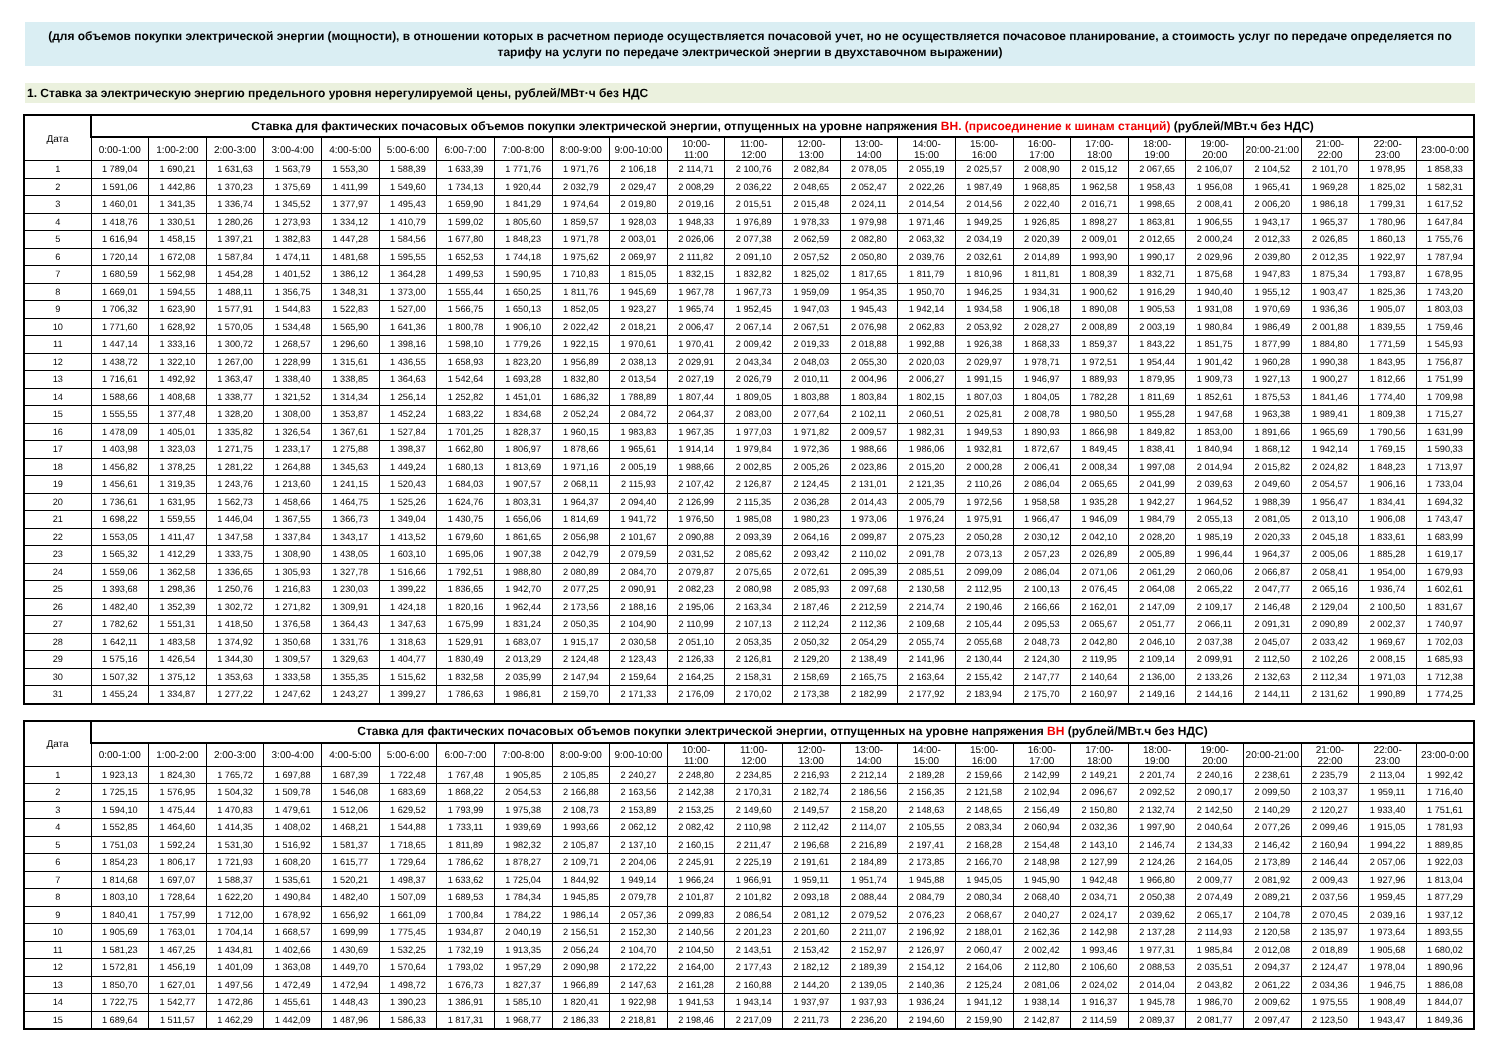(для объемов покупки электрической энергии (мощности), в отношении которых в расчетном периоде осуществляется почасовой учет, но не осуществляется почасовое планирование, а стоимость услуг по передаче определяется по тарифу на услуги по передаче электрической энергии в двухставочном выражении)
1. Ставка за электрическую энергию предельного уровня нерегулируемой цены, рублей/МВт·ч без НДС
| Дата | Ставка для фактических почасовых объемов покупки электрической энергии, отпущенных на уровне напряжения ВН. (присоединение к шинам станций) (рублей/МВт.ч без НДС) | | | | | | | | | | | | | | | | | | | | | | | |
| --- | --- | --- | --- | --- | --- | --- | --- | --- | --- | --- | --- | --- | --- | --- | --- | --- | --- | --- | --- | --- | --- | --- | --- | --- |
| | 0:00-1:00 | 1:00-2:00 | 2:00-3:00 | 3:00-4:00 | 4:00-5:00 | 5:00-6:00 | 6:00-7:00 | 7:00-8:00 | 8:00-9:00 | 9:00-10:00 | 10:00- 11:00 | 11:00- 12:00 | 12:00- 13:00 | 13:00- 14:00 | 14:00- 15:00 | 15:00- 16:00 | 16:00- 17:00 | 17:00- 18:00 | 18:00- 19:00 | 19:00- 20:00 | 20:00-21:00 | 21:00- 22:00 | 22:00- 23:00 | 23:00-0:00 |
| 1 | 1 789,04 | 1 690,21 | 1 631,63 | 1 563,79 | 1 553,30 | 1 588,39 | 1 633,39 | 1 771,76 | 1 971,76 | 2 106,18 | 2 114,71 | 2 100,76 | 2 082,84 | 2 078,05 | 2 055,19 | 2 025,57 | 2 008,90 | 2 015,12 | 2 067,65 | 2 106,07 | 2 104,52 | 2 101,70 | 1 978,95 | 1 858,33 |
| 2 | 1 591,06 | 1 442,86 | 1 370,23 | 1 375,69 | 1 411,99 | 1 549,60 | 1 734,13 | 1 920,44 | 2 032,79 | 2 029,47 | 2 008,29 | 2 036,22 | 2 048,65 | 2 052,47 | 2 022,26 | 1 987,49 | 1 968,85 | 1 962,58 | 1 958,43 | 1 956,08 | 1 965,41 | 1 969,28 | 1 825,02 | 1 582,31 |
| 3 | 1 460,01 | 1 341,35 | 1 336,74 | 1 345,52 | 1 377,97 | 1 495,43 | 1 659,90 | 1 841,29 | 1 974,64 | 2 019,80 | 2 019,16 | 2 015,51 | 2 015,48 | 2 024,11 | 2 014,54 | 2 014,56 | 2 022,40 | 2 016,71 | 1 998,65 | 2 008,41 | 2 006,20 | 1 986,18 | 1 799,31 | 1 617,52 |
| 4 | 1 418,76 | 1 330,51 | 1 280,26 | 1 273,93 | 1 334,12 | 1 410,79 | 1 599,02 | 1 805,60 | 1 859,57 | 1 928,03 | 1 948,33 | 1 976,89 | 1 978,33 | 1 979,98 | 1 971,46 | 1 949,25 | 1 926,85 | 1 898,27 | 1 863,81 | 1 906,55 | 1 943,17 | 1 965,37 | 1 780,96 | 1 647,84 |
| 5 | 1 616,94 | 1 458,15 | 1 397,21 | 1 382,83 | 1 447,28 | 1 584,56 | 1 677,80 | 1 848,23 | 1 971,78 | 2 003,01 | 2 026,06 | 2 077,38 | 2 062,59 | 2 082,80 | 2 063,32 | 2 034,19 | 2 020,39 | 2 009,01 | 2 012,65 | 2 000,24 | 2 012,33 | 2 026,85 | 1 860,13 | 1 755,76 |
| 6 | 1 720,14 | 1 672,08 | 1 587,84 | 1 474,11 | 1 481,68 | 1 595,55 | 1 652,53 | 1 744,18 | 1 975,62 | 2 069,97 | 2 111,82 | 2 091,10 | 2 057,52 | 2 050,80 | 2 039,76 | 2 032,61 | 2 014,89 | 1 993,90 | 1 990,17 | 2 029,96 | 2 039,80 | 2 012,35 | 1 922,97 | 1 787,94 |
| 7 | 1 680,59 | 1 562,98 | 1 454,28 | 1 401,52 | 1 386,12 | 1 364,28 | 1 499,53 | 1 590,95 | 1 710,83 | 1 815,05 | 1 832,15 | 1 832,82 | 1 825,02 | 1 817,65 | 1 811,79 | 1 810,96 | 1 811,81 | 1 808,39 | 1 832,71 | 1 875,68 | 1 947,83 | 1 875,34 | 1 793,87 | 1 678,95 |
| 8 | 1 669,01 | 1 594,55 | 1 488,11 | 1 356,75 | 1 348,31 | 1 373,00 | 1 555,44 | 1 650,25 | 1 811,76 | 1 945,69 | 1 967,78 | 1 967,73 | 1 959,09 | 1 954,35 | 1 950,70 | 1 946,25 | 1 934,31 | 1 900,62 | 1 916,29 | 1 940,40 | 1 955,12 | 1 903,47 | 1 825,36 | 1 743,20 |
| 9 | 1 706,32 | 1 623,90 | 1 577,91 | 1 544,83 | 1 522,83 | 1 527,00 | 1 566,75 | 1 650,13 | 1 852,05 | 1 923,27 | 1 965,74 | 1 952,45 | 1 947,03 | 1 945,43 | 1 942,14 | 1 934,58 | 1 906,18 | 1 890,08 | 1 905,53 | 1 931,08 | 1 970,69 | 1 936,36 | 1 905,07 | 1 803,03 |
| 10 | 1 771,60 | 1 628,92 | 1 570,05 | 1 534,48 | 1 565,90 | 1 641,36 | 1 800,78 | 1 906,10 | 2 022,42 | 2 018,21 | 2 006,47 | 2 067,14 | 2 067,51 | 2 076,98 | 2 062,83 | 2 053,92 | 2 028,27 | 2 008,89 | 2 003,19 | 1 980,84 | 1 986,49 | 2 001,88 | 1 839,55 | 1 759,46 |
| 11 | 1 447,14 | 1 333,16 | 1 300,72 | 1 268,57 | 1 296,60 | 1 398,16 | 1 598,10 | 1 779,26 | 1 922,15 | 1 970,61 | 1 970,41 | 2 009,42 | 2 019,33 | 2 018,88 | 1 992,88 | 1 926,38 | 1 868,33 | 1 859,37 | 1 843,22 | 1 851,75 | 1 877,99 | 1 884,80 | 1 771,59 | 1 545,93 |
| 12 | 1 438,72 | 1 322,10 | 1 267,00 | 1 228,99 | 1 315,61 | 1 436,55 | 1 658,93 | 1 823,20 | 1 956,89 | 2 038,13 | 2 029,91 | 2 043,34 | 2 048,03 | 2 055,30 | 2 020,03 | 2 029,97 | 1 978,71 | 1 972,51 | 1 954,44 | 1 901,42 | 1 960,28 | 1 990,38 | 1 843,95 | 1 756,87 |
| 13 | 1 716,61 | 1 492,92 | 1 363,47 | 1 338,40 | 1 338,85 | 1 364,63 | 1 542,64 | 1 693,28 | 1 832,80 | 2 013,54 | 2 027,19 | 2 026,79 | 2 010,11 | 2 004,96 | 2 006,27 | 1 991,15 | 1 946,97 | 1 889,93 | 1 879,95 | 1 909,73 | 1 927,13 | 1 900,27 | 1 812,66 | 1 751,99 |
| 14 | 1 588,66 | 1 408,68 | 1 338,77 | 1 321,52 | 1 314,34 | 1 256,14 | 1 252,82 | 1 451,01 | 1 686,32 | 1 788,89 | 1 807,44 | 1 809,05 | 1 803,88 | 1 803,84 | 1 802,15 | 1 807,03 | 1 804,05 | 1 782,28 | 1 811,69 | 1 852,61 | 1 875,53 | 1 841,46 | 1 774,40 | 1 709,98 |
| 15 | 1 555,55 | 1 377,48 | 1 328,20 | 1 308,00 | 1 353,87 | 1 452,24 | 1 683,22 | 1 834,68 | 2 052,24 | 2 084,72 | 2 064,37 | 2 083,00 | 2 077,64 | 2 102,11 | 2 060,51 | 2 025,81 | 2 008,78 | 1 980,50 | 1 955,28 | 1 947,68 | 1 963,38 | 1 989,41 | 1 809,38 | 1 715,27 |
| 16 | 1 478,09 | 1 405,01 | 1 335,82 | 1 326,54 | 1 367,61 | 1 527,84 | 1 701,25 | 1 828,37 | 1 960,15 | 1 983,83 | 1 967,35 | 1 977,03 | 1 971,82 | 2 009,57 | 1 982,31 | 1 949,53 | 1 890,93 | 1 866,98 | 1 849,82 | 1 853,00 | 1 891,66 | 1 965,69 | 1 790,56 | 1 631,99 |
| 17 | 1 403,98 | 1 323,03 | 1 271,75 | 1 233,17 | 1 275,88 | 1 398,37 | 1 662,80 | 1 806,97 | 1 878,66 | 1 965,61 | 1 914,14 | 1 979,84 | 1 972,36 | 1 988,66 | 1 986,06 | 1 932,81 | 1 872,67 | 1 849,45 | 1 838,41 | 1 840,94 | 1 868,12 | 1 942,14 | 1 769,15 | 1 590,33 |
| 18 | 1 456,82 | 1 378,25 | 1 281,22 | 1 264,88 | 1 345,63 | 1 449,24 | 1 680,13 | 1 813,69 | 1 971,16 | 2 005,19 | 1 988,66 | 2 002,85 | 2 005,26 | 2 023,86 | 2 015,20 | 2 000,28 | 2 006,41 | 2 008,34 | 1 997,08 | 2 014,94 | 2 015,82 | 2 024,82 | 1 848,23 | 1 713,97 |
| 19 | 1 456,61 | 1 319,35 | 1 243,76 | 1 213,60 | 1 241,15 | 1 520,43 | 1 684,03 | 1 907,57 | 2 068,11 | 2 115,93 | 2 107,42 | 2 126,87 | 2 124,45 | 2 131,01 | 2 121,35 | 2 110,26 | 2 086,04 | 2 065,65 | 2 041,99 | 2 039,63 | 2 049,60 | 2 054,57 | 1 906,16 | 1 733,04 |
| 20 | 1 736,61 | 1 631,95 | 1 562,73 | 1 458,66 | 1 464,75 | 1 525,26 | 1 624,76 | 1 803,31 | 1 964,37 | 2 094,40 | 2 126,99 | 2 115,35 | 2 036,28 | 2 014,43 | 2 005,79 | 1 972,56 | 1 958,58 | 1 935,28 | 1 942,27 | 1 964,52 | 1 988,39 | 1 956,47 | 1 834,41 | 1 694,32 |
| 21 | 1 698,22 | 1 559,55 | 1 446,04 | 1 367,55 | 1 366,73 | 1 349,04 | 1 430,75 | 1 656,06 | 1 814,69 | 1 941,72 | 1 976,50 | 1 985,08 | 1 980,23 | 1 973,06 | 1 976,24 | 1 975,91 | 1 966,47 | 1 946,09 | 1 984,79 | 2 055,13 | 2 081,05 | 2 013,10 | 1 906,08 | 1 743,47 |
| 22 | 1 553,05 | 1 411,47 | 1 347,58 | 1 337,84 | 1 343,17 | 1 413,52 | 1 679,60 | 1 861,65 | 2 056,98 | 2 101,67 | 2 090,88 | 2 093,39 | 2 064,16 | 2 099,87 | 2 075,23 | 2 050,28 | 2 030,12 | 2 042,10 | 2 028,20 | 1 985,19 | 2 020,33 | 2 045,18 | 1 833,61 | 1 683,99 |
| 23 | 1 565,32 | 1 412,29 | 1 333,75 | 1 308,90 | 1 438,05 | 1 603,10 | 1 695,06 | 1 907,38 | 2 042,79 | 2 079,59 | 2 031,52 | 2 085,62 | 2 093,42 | 2 110,02 | 2 091,78 | 2 073,13 | 2 057,23 | 2 026,89 | 2 005,89 | 1 996,44 | 1 964,37 | 2 005,06 | 1 885,28 | 1 619,17 |
| 24 | 1 559,06 | 1 362,58 | 1 336,65 | 1 305,93 | 1 327,78 | 1 516,66 | 1 792,51 | 1 988,80 | 2 080,89 | 2 084,70 | 2 079,87 | 2 075,65 | 2 072,61 | 2 095,39 | 2 085,51 | 2 099,09 | 2 086,04 | 2 071,06 | 2 061,29 | 2 060,06 | 2 066,87 | 2 058,41 | 1 954,00 | 1 679,93 |
| 25 | 1 393,68 | 1 298,36 | 1 250,76 | 1 216,83 | 1 230,03 | 1 399,22 | 1 836,65 | 1 942,70 | 2 077,25 | 2 090,91 | 2 082,23 | 2 080,98 | 2 085,93 | 2 097,68 | 2 130,58 | 2 112,95 | 2 100,13 | 2 076,45 | 2 064,08 | 2 065,22 | 2 047,77 | 2 065,16 | 1 936,74 | 1 602,61 |
| 26 | 1 482,40 | 1 352,39 | 1 302,72 | 1 271,82 | 1 309,91 | 1 424,18 | 1 820,16 | 1 962,44 | 2 173,56 | 2 188,16 | 2 195,06 | 2 163,34 | 2 187,46 | 2 212,59 | 2 214,74 | 2 190,46 | 2 166,66 | 2 162,01 | 2 147,09 | 2 109,17 | 2 146,48 | 2 129,04 | 2 100,50 | 1 831,67 |
| 27 | 1 782,62 | 1 551,31 | 1 418,50 | 1 376,58 | 1 364,43 | 1 347,63 | 1 675,99 | 1 831,24 | 2 050,35 | 2 104,90 | 2 110,99 | 2 107,13 | 2 112,24 | 2 112,36 | 2 109,68 | 2 105,44 | 2 095,53 | 2 065,67 | 2 051,77 | 2 066,11 | 2 091,31 | 2 090,89 | 2 002,37 | 1 740,97 |
| 28 | 1 642,11 | 1 483,58 | 1 374,92 | 1 350,68 | 1 331,76 | 1 318,63 | 1 529,91 | 1 683,07 | 1 915,17 | 2 030,58 | 2 051,10 | 2 053,35 | 2 050,32 | 2 054,29 | 2 055,74 | 2 055,68 | 2 048,73 | 2 042,80 | 2 046,10 | 2 037,38 | 2 045,07 | 2 033,42 | 1 969,67 | 1 702,03 |
| 29 | 1 575,16 | 1 426,54 | 1 344,30 | 1 309,57 | 1 329,63 | 1 404,77 | 1 830,49 | 2 013,29 | 2 124,48 | 2 123,43 | 2 126,33 | 2 126,81 | 2 129,20 | 2 138,49 | 2 141,96 | 2 130,44 | 2 124,30 | 2 119,95 | 2 109,14 | 2 099,91 | 2 112,50 | 2 102,26 | 2 008,15 | 1 685,93 |
| 30 | 1 507,32 | 1 375,12 | 1 353,63 | 1 333,58 | 1 355,35 | 1 515,62 | 1 832,58 | 2 035,99 | 2 147,94 | 2 159,64 | 2 164,25 | 2 158,31 | 2 158,69 | 2 165,75 | 2 163,64 | 2 155,42 | 2 147,77 | 2 140,64 | 2 136,00 | 2 133,26 | 2 132,63 | 2 112,34 | 1 971,03 | 1 712,38 |
| 31 | 1 455,24 | 1 334,87 | 1 277,22 | 1 247,62 | 1 243,27 | 1 399,27 | 1 786,63 | 1 986,81 | 2 159,70 | 2 171,33 | 2 176,09 | 2 170,02 | 2 173,38 | 2 182,99 | 2 177,92 | 2 183,94 | 2 175,70 | 2 160,97 | 2 149,16 | 2 144,16 | 2 144,11 | 2 131,62 | 1 990,89 | 1 774,25 |
| Дата | Ставка для фактических почасовых объемов покупки электрической энергии, отпущенных на уровне напряжения ВН (рублей/МВт.ч без НДС) | | | | | | | | | | | | | | | | | | | | | | | |
| --- | --- | --- | --- | --- | --- | --- | --- | --- | --- | --- | --- | --- | --- | --- | --- | --- | --- | --- | --- | --- | --- | --- | --- | --- |
| | 0:00-1:00 | 1:00-2:00 | 2:00-3:00 | 3:00-4:00 | 4:00-5:00 | 5:00-6:00 | 6:00-7:00 | 7:00-8:00 | 8:00-9:00 | 9:00-10:00 | 10:00- 11:00 | 11:00- 12:00 | 12:00- 13:00 | 13:00- 14:00 | 14:00- 15:00 | 15:00- 16:00 | 16:00- 17:00 | 17:00- 18:00 | 18:00- 19:00 | 19:00- 20:00 | 20:00-21:00 | 21:00- 22:00 | 22:00- 23:00 | 23:00-0:00 |
| 1 | 1 923,13 | 1 824,30 | 1 765,72 | 1 697,88 | 1 687,39 | 1 722,48 | 1 767,48 | 1 905,85 | 2 105,85 | 2 240,27 | 2 248,80 | 2 234,85 | 2 216,93 | 2 212,14 | 2 189,28 | 2 159,66 | 2 142,99 | 2 149,21 | 2 201,74 | 2 240,16 | 2 238,61 | 2 235,79 | 2 113,04 | 1 992,42 |
| 2 | 1 725,15 | 1 576,95 | 1 504,32 | 1 509,78 | 1 546,08 | 1 683,69 | 1 868,22 | 2 054,53 | 2 166,88 | 2 163,56 | 2 142,38 | 2 170,31 | 2 182,74 | 2 186,56 | 2 156,35 | 2 121,58 | 2 102,94 | 2 096,67 | 2 092,52 | 2 090,17 | 2 099,50 | 2 103,37 | 1 959,11 | 1 716,40 |
| 3 | 1 594,10 | 1 475,44 | 1 470,83 | 1 479,61 | 1 512,06 | 1 629,52 | 1 793,99 | 1 975,38 | 2 108,73 | 2 153,89 | 2 153,25 | 2 149,60 | 2 149,57 | 2 158,20 | 2 148,63 | 2 148,65 | 2 156,49 | 2 150,80 | 2 132,74 | 2 142,50 | 2 140,29 | 2 120,27 | 1 933,40 | 1 751,61 |
| 4 | 1 552,85 | 1 464,60 | 1 414,35 | 1 408,02 | 1 468,21 | 1 544,88 | 1 733,11 | 1 939,69 | 1 993,66 | 2 062,12 | 2 082,42 | 2 110,98 | 2 112,42 | 2 114,07 | 2 105,55 | 2 083,34 | 2 060,94 | 2 032,36 | 1 997,90 | 2 040,64 | 2 077,26 | 2 099,46 | 1 915,05 | 1 781,93 |
| 5 | 1 751,03 | 1 592,24 | 1 531,30 | 1 516,92 | 1 581,37 | 1 718,65 | 1 811,89 | 1 982,32 | 2 105,87 | 2 137,10 | 2 160,15 | 2 211,47 | 2 196,68 | 2 216,89 | 2 197,41 | 2 168,28 | 2 154,48 | 2 143,10 | 2 146,74 | 2 134,33 | 2 146,42 | 2 160,94 | 1 994,22 | 1 889,85 |
| 6 | 1 854,23 | 1 806,17 | 1 721,93 | 1 608,20 | 1 615,77 | 1 729,64 | 1 786,62 | 1 878,27 | 2 109,71 | 2 204,06 | 2 245,91 | 2 225,19 | 2 191,61 | 2 184,89 | 2 173,85 | 2 166,70 | 2 148,98 | 2 127,99 | 2 124,26 | 2 164,05 | 2 173,89 | 2 146,44 | 2 057,06 | 1 922,03 |
| 7 | 1 814,68 | 1 697,07 | 1 588,37 | 1 535,61 | 1 520,21 | 1 498,37 | 1 633,62 | 1 725,04 | 1 844,92 | 1 949,14 | 1 966,24 | 1 966,91 | 1 959,11 | 1 951,74 | 1 945,88 | 1 945,05 | 1 945,90 | 1 942,48 | 1 966,80 | 2 009,77 | 2 081,92 | 2 009,43 | 1 927,96 | 1 813,04 |
| 8 | 1 803,10 | 1 728,64 | 1 622,20 | 1 490,84 | 1 482,40 | 1 507,09 | 1 689,53 | 1 784,34 | 1 945,85 | 2 079,78 | 2 101,87 | 2 101,82 | 2 093,18 | 2 088,44 | 2 084,79 | 2 080,34 | 2 068,40 | 2 034,71 | 2 050,38 | 2 074,49 | 2 089,21 | 2 037,56 | 1 959,45 | 1 877,29 |
| 9 | 1 840,41 | 1 757,99 | 1 712,00 | 1 678,92 | 1 656,92 | 1 661,09 | 1 700,84 | 1 784,22 | 1 986,14 | 2 057,36 | 2 099,83 | 2 086,54 | 2 081,12 | 2 079,52 | 2 076,23 | 2 068,67 | 2 040,27 | 2 024,17 | 2 039,62 | 2 065,17 | 2 104,78 | 2 070,45 | 2 039,16 | 1 937,12 |
| 10 | 1 905,69 | 1 763,01 | 1 704,14 | 1 668,57 | 1 699,99 | 1 775,45 | 1 934,87 | 2 040,19 | 2 156,51 | 2 152,30 | 2 140,56 | 2 201,23 | 2 201,60 | 2 211,07 | 2 196,92 | 2 188,01 | 2 162,36 | 2 142,98 | 2 137,28 | 2 114,93 | 2 120,58 | 2 135,97 | 1 973,64 | 1 893,55 |
| 11 | 1 581,23 | 1 467,25 | 1 434,81 | 1 402,66 | 1 430,69 | 1 532,25 | 1 732,19 | 1 913,35 | 2 056,24 | 2 104,70 | 2 104,50 | 2 143,51 | 2 153,42 | 2 152,97 | 2 126,97 | 2 060,47 | 2 002,42 | 1 993,46 | 1 977,31 | 1 985,84 | 2 012,08 | 2 018,89 | 1 905,68 | 1 680,02 |
| 12 | 1 572,81 | 1 456,19 | 1 401,09 | 1 363,08 | 1 449,70 | 1 570,64 | 1 793,02 | 1 957,29 | 2 090,98 | 2 172,22 | 2 164,00 | 2 177,43 | 2 182,12 | 2 189,39 | 2 154,12 | 2 164,06 | 2 112,80 | 2 106,60 | 2 088,53 | 2 035,51 | 2 094,37 | 2 124,47 | 1 978,04 | 1 890,96 |
| 13 | 1 850,70 | 1 627,01 | 1 497,56 | 1 472,49 | 1 472,94 | 1 498,72 | 1 676,73 | 1 827,37 | 1 966,89 | 2 147,63 | 2 161,28 | 2 160,88 | 2 144,20 | 2 139,05 | 2 140,36 | 2 125,24 | 2 081,06 | 2 024,02 | 2 014,04 | 2 043,82 | 2 061,22 | 2 034,36 | 1 946,75 | 1 886,08 |
| 14 | 1 722,75 | 1 542,77 | 1 472,86 | 1 455,61 | 1 448,43 | 1 390,23 | 1 386,91 | 1 585,10 | 1 820,41 | 1 922,98 | 1 941,53 | 1 943,14 | 1 937,97 | 1 937,93 | 1 936,24 | 1 941,12 | 1 938,14 | 1 916,37 | 1 945,78 | 1 986,70 | 2 009,62 | 1 975,55 | 1 908,49 | 1 844,07 |
| 15 | 1 689,64 | 1 511,57 | 1 462,29 | 1 442,09 | 1 487,96 | 1 586,33 | 1 817,31 | 1 968,77 | 2 186,33 | 2 218,81 | 2 198,46 | 2 217,09 | 2 211,73 | 2 236,20 | 2 194,60 | 2 159,90 | 2 142,87 | 2 114,59 | 2 089,37 | 2 081,77 | 2 097,47 | 2 123,50 | 1 943,47 | 1 849,36 |